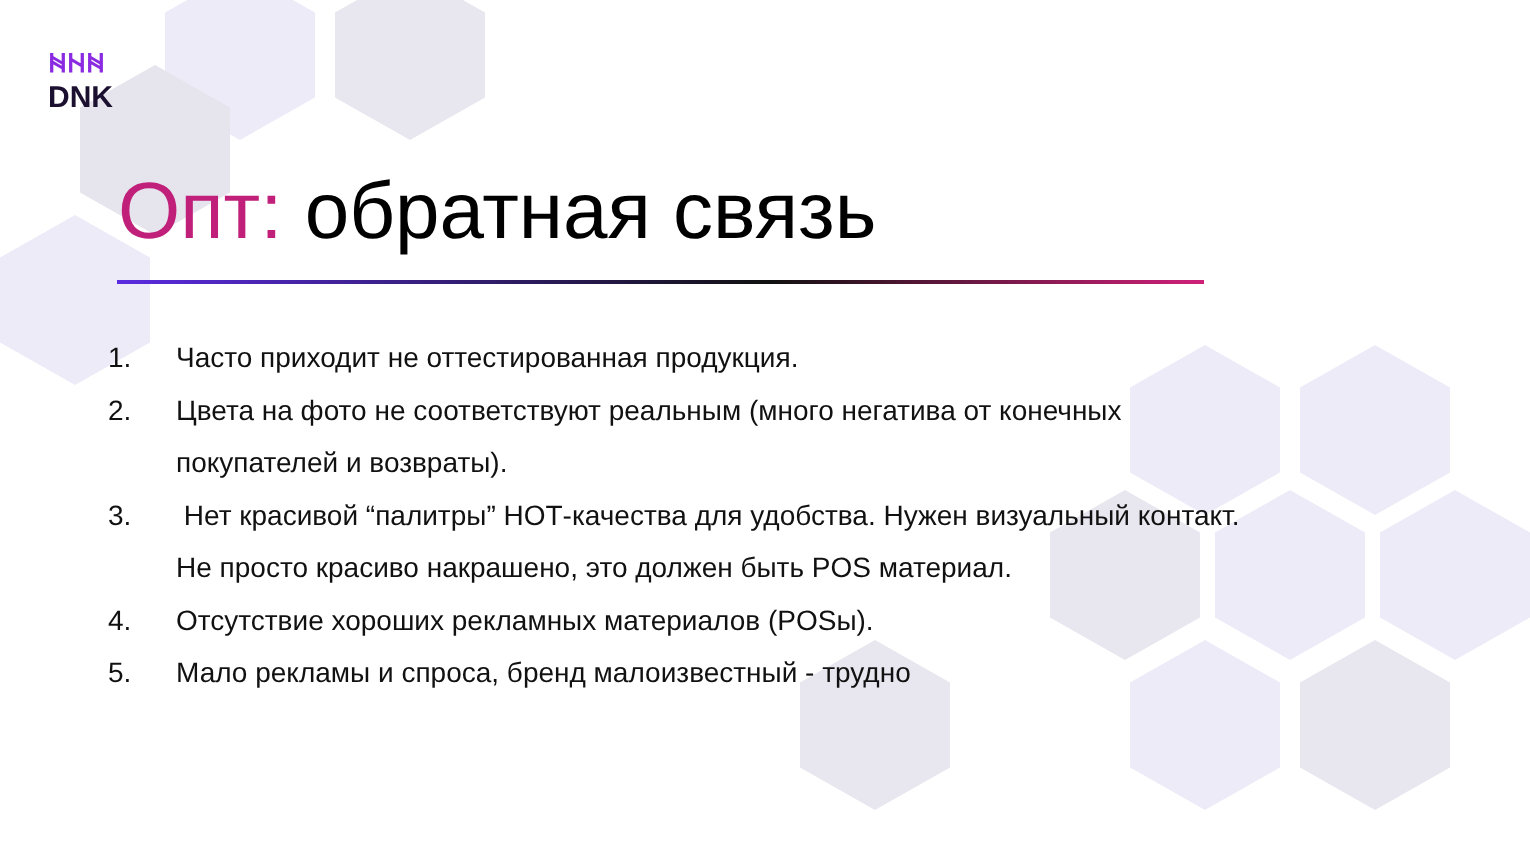ᚻᚺᚻ
DNK
Опт: обратная связь
1. Часто приходит не оттестированная продукция.
2. Цвета на фото не соответствуют реальным (много негатива от конечных покупателей и возвраты).
3. Нет красивой “палитры” НОТ-качества для удобства. Нужен визуальный контакт. Не просто красиво накрашено, это должен быть POS материал.
4. Отсутствие хороших рекламных материалов (POSы).
5. Мало рекламы и спроса, бренд малоизвестный - трудно